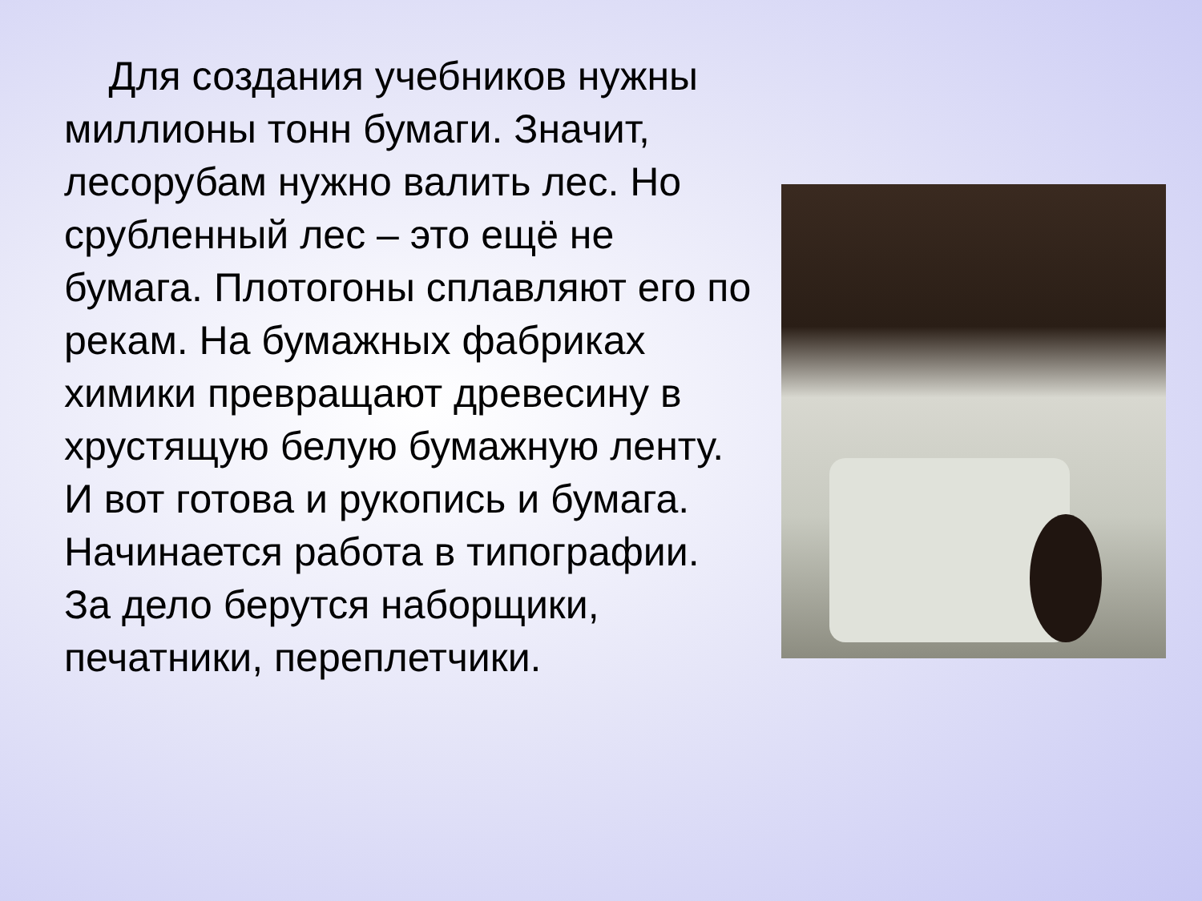Для создания учебников нужны миллионы тонн бумаги. Значит, лесорубам нужно валить лес. Но срубленный лес – это ещё не бумага. Плотогоны сплавляют его по рекам. На бумажных фабриках химики превращают древесину в хрустящую белую бумажную ленту. И вот готова и рукопись и бумага. Начинается работа в типографии. За дело берутся наборщики, печатники, переплетчики.